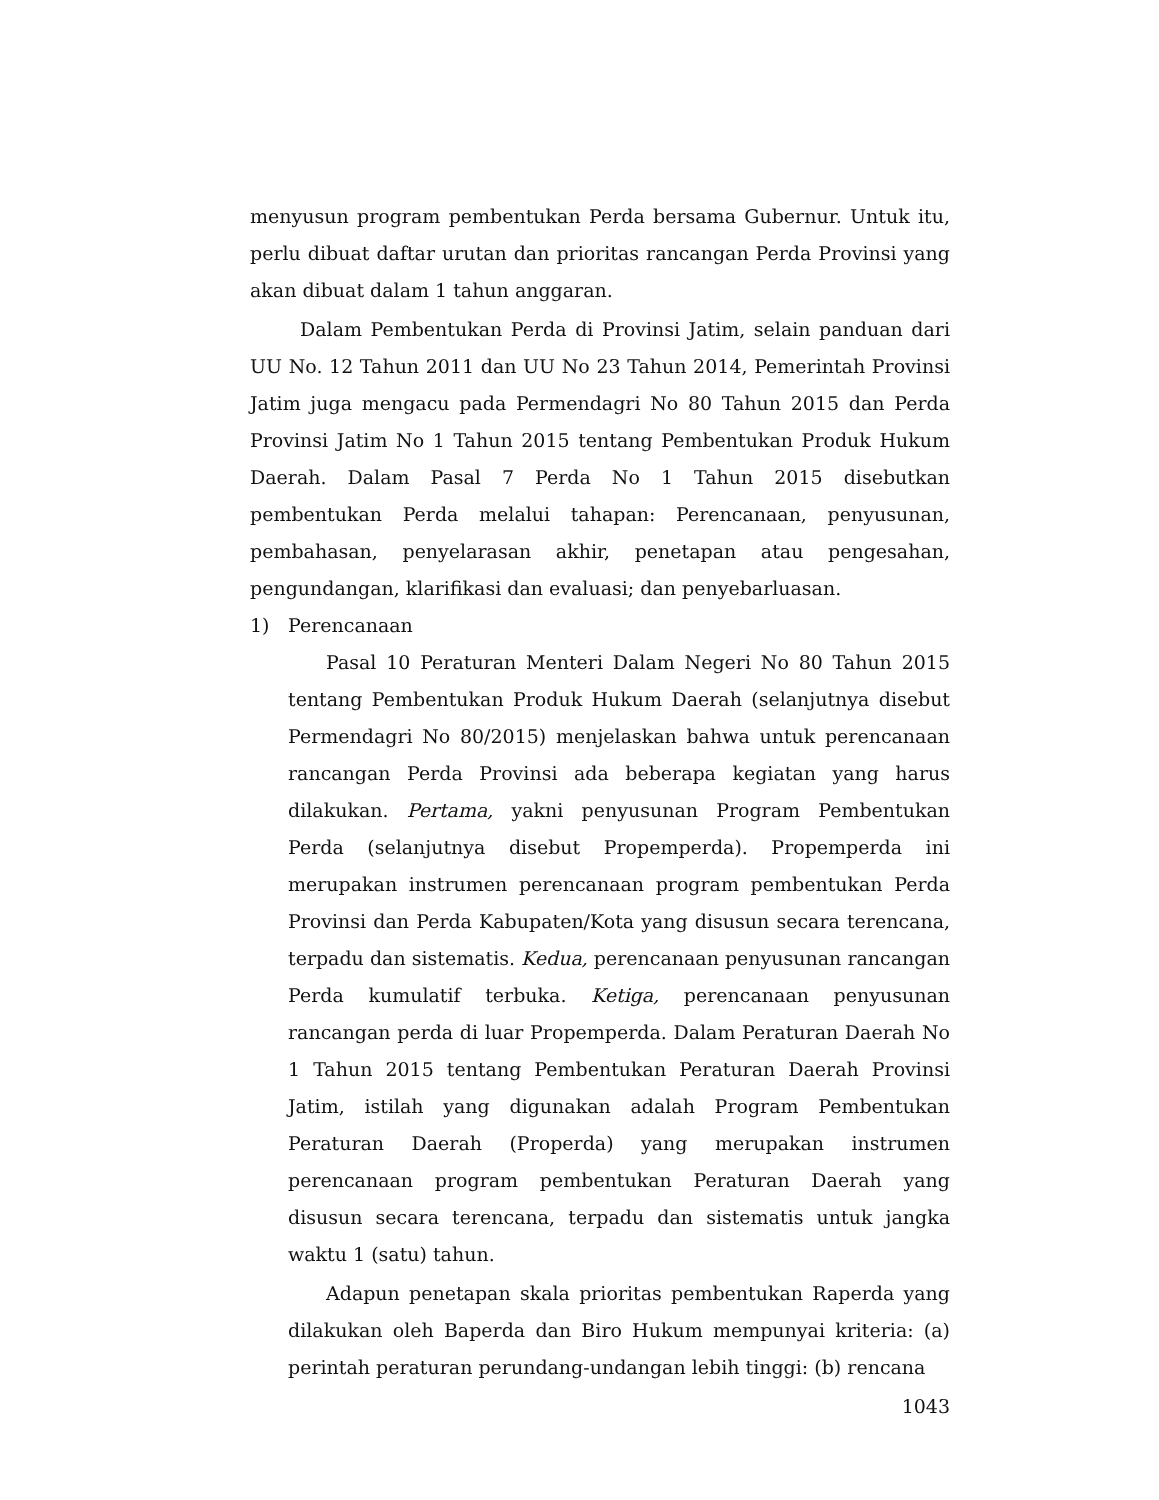menyusun program pembentukan Perda bersama Gubernur. Untuk itu, perlu dibuat daftar urutan dan prioritas rancangan Perda Provinsi yang akan dibuat dalam 1 tahun anggaran.
Dalam Pembentukan Perda di Provinsi Jatim, selain panduan dari UU No. 12 Tahun 2011 dan UU No 23 Tahun 2014, Pemerintah Provinsi Jatim juga mengacu pada Permendagri No 80 Tahun 2015 dan Perda Provinsi Jatim No 1 Tahun 2015 tentang Pembentukan Produk Hukum Daerah. Dalam Pasal 7 Perda No 1 Tahun 2015 disebutkan pembentukan Perda melalui tahapan: Perencanaan, penyusunan, pembahasan, penyelarasan akhir, penetapan atau pengesahan, pengundangan, klarifikasi dan evaluasi; dan penyebarluasan.
1) Perencanaan
Pasal 10 Peraturan Menteri Dalam Negeri No 80 Tahun 2015 tentang Pembentukan Produk Hukum Daerah (selanjutnya disebut Permendagri No 80/2015) menjelaskan bahwa untuk perencanaan rancangan Perda Provinsi ada beberapa kegiatan yang harus dilakukan. Pertama, yakni penyusunan Program Pembentukan Perda (selanjutnya disebut Propemperda). Propemperda ini merupakan instrumen perencanaan program pembentukan Perda Provinsi dan Perda Kabupaten/Kota yang disusun secara terencana, terpadu dan sistematis. Kedua, perencanaan penyusunan rancangan Perda kumulatif terbuka. Ketiga, perencanaan penyusunan rancangan perda di luar Propemperda. Dalam Peraturan Daerah No 1 Tahun 2015 tentang Pembentukan Peraturan Daerah Provinsi Jatim, istilah yang digunakan adalah Program Pembentukan Peraturan Daerah (Properda) yang merupakan instrumen perencanaan program pembentukan Peraturan Daerah yang disusun secara terencana, terpadu dan sistematis untuk jangka waktu 1 (satu) tahun.
Adapun penetapan skala prioritas pembentukan Raperda yang dilakukan oleh Baperda dan Biro Hukum mempunyai kriteria: (a) perintah peraturan perundang-undangan lebih tinggi: (b) rencana
1043